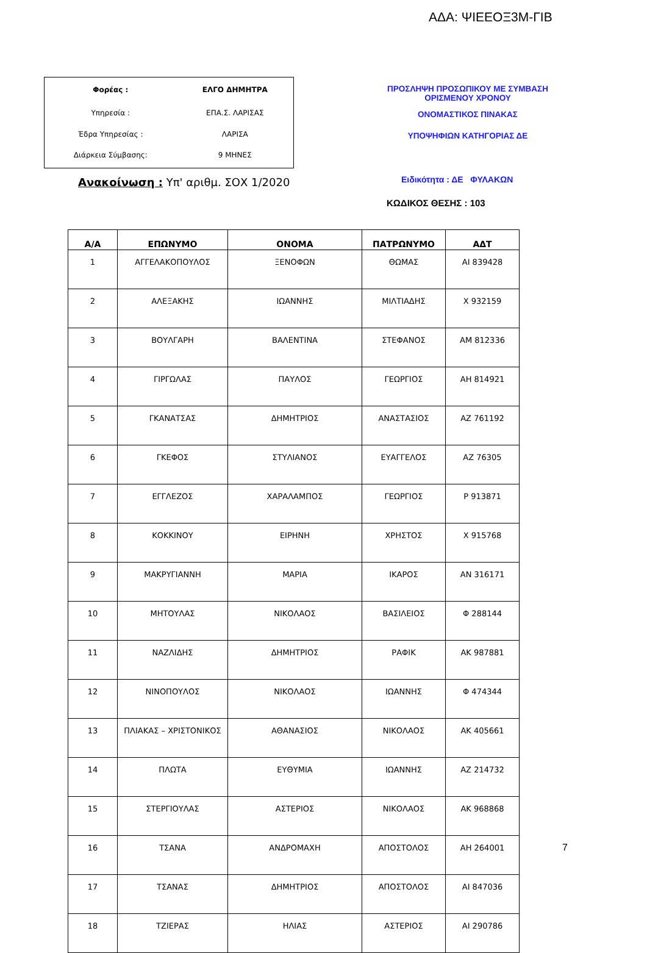ΑΔΑ: ΨΙΕΕΟΞ3Μ-ΓΙΒ
| Φορέας : | ΕΛΓΟ ΔΗΜΗΤΡΑ |
| Υπηρεσία : | ΕΠΑ.Σ. ΛΑΡΙΣΑΣ |
| Έδρα Υπηρεσίας : | ΛΑΡΙΣΑ |
| Διάρκεια Σύμβασης: | 9 ΜΗΝΕΣ |
ΠΡΟΣΛΗΨΗ ΠΡΟΣΩΠΙΚΟΥ ΜΕ ΣΥΜΒΑΣΗ
ΟΡΙΣΜΕΝΟΥ ΧΡΟΝΟΥ
ΟΝΟΜΑΣΤΙΚΟΣ ΠΙΝΑΚΑΣ
ΥΠΟΨΗΦΙΩΝ ΚΑΤΗΓΟΡΙΑΣ ΔΕ
Ανακοίνωση : Υπ' αριθμ. ΣΟΧ 1/2020
Ειδικότητα : ΔΕ ΦΥΛΑΚΩΝ
ΚΩΔΙΚΟΣ ΘΕΣΗΣ : 103
| Α/Α | ΕΠΩΝΥΜΟ | ΟΝΟΜΑ | ΠΑΤΡΩΝΥΜΟ | ΑΔΤ |
| --- | --- | --- | --- | --- |
| 1 | ΑΓΓΕΛΑΚΟΠΟΥΛΟΣ | ΞΕΝΟΦΩΝ | ΘΩΜΑΣ | ΑΙ 839428 |
| 2 | ΑΛΕΞΑΚΗΣ | ΙΩΑΝΝΗΣ | ΜΙΛΤΙΑΔΗΣ | Χ 932159 |
| 3 | ΒΟΥΛΓΑΡΗ | ΒΑΛΕΝΤΙΝΑ | ΣΤΕΦΑΝΟΣ | ΑΜ 812336 |
| 4 | ΓΙΡΓΩΛΑΣ | ΠΑΥΛΟΣ | ΓΕΩΡΓΙΟΣ | ΑΗ 814921 |
| 5 | ΓΚΑΝΑΤΣΑΣ | ΔΗΜΗΤΡΙΟΣ | ΑΝΑΣΤΑΣΙΟΣ | ΑΖ 761192 |
| 6 | ΓΚΕΦΟΣ | ΣΤΥΛΙΑΝΟΣ | ΕΥΑΓΓΕΛΟΣ | ΑΖ 76305 |
| 7 | ΕΓΓΛΕΖΟΣ | ΧΑΡΑΛΑΜΠΟΣ | ΓΕΩΡΓΙΟΣ | Ρ 913871 |
| 8 | ΚΟΚΚΙΝΟΥ | ΕΙΡΗΝΗ | ΧΡΗΣΤΟΣ | Χ 915768 |
| 9 | ΜΑΚΡΥΓΙΑΝΝΗ | ΜΑΡΙΑ | ΙΚΑΡΟΣ | ΑΝ 316171 |
| 10 | ΜΗΤΟΥΛΑΣ | ΝΙΚΟΛΑΟΣ | ΒΑΣΙΛΕΙΟΣ | Φ 288144 |
| 11 | ΝΑΖΛΙΔΗΣ | ΔΗΜΗΤΡΙΟΣ | ΡΑΦΙΚ | ΑΚ 987881 |
| 12 | ΝΙΝΟΠΟΥΛΟΣ | ΝΙΚΟΛΑΟΣ | ΙΩΑΝΝΗΣ | Φ 474344 |
| 13 | ΠΛΙΑΚΑΣ – ΧΡΙΣΤΟΝΙΚΟΣ | ΑΘΑΝΑΣΙΟΣ | ΝΙΚΟΛΑΟΣ | ΑΚ 405661 |
| 14 | ΠΛΩΤΑ | ΕΥΘΥΜΙΑ | ΙΩΑΝΝΗΣ | ΑΖ 214732 |
| 15 | ΣΤΕΡΓΙΟΥΛΑΣ | ΑΣΤΕΡΙΟΣ | ΝΙΚΟΛΑΟΣ | ΑΚ 968868 |
| 16 | ΤΣΑΝΑ | ΑΝΔΡΟΜΑΧΗ | ΑΠΟΣΤΟΛΟΣ | ΑΗ 264001 |
| 17 | ΤΣΑΝΑΣ | ΔΗΜΗΤΡΙΟΣ | ΑΠΟΣΤΟΛΟΣ | ΑΙ 847036 |
| 18 | ΤΖΙΕΡΑΣ | ΗΛΙΑΣ | ΑΣΤΕΡΙΟΣ | ΑΙ 290786 |
7